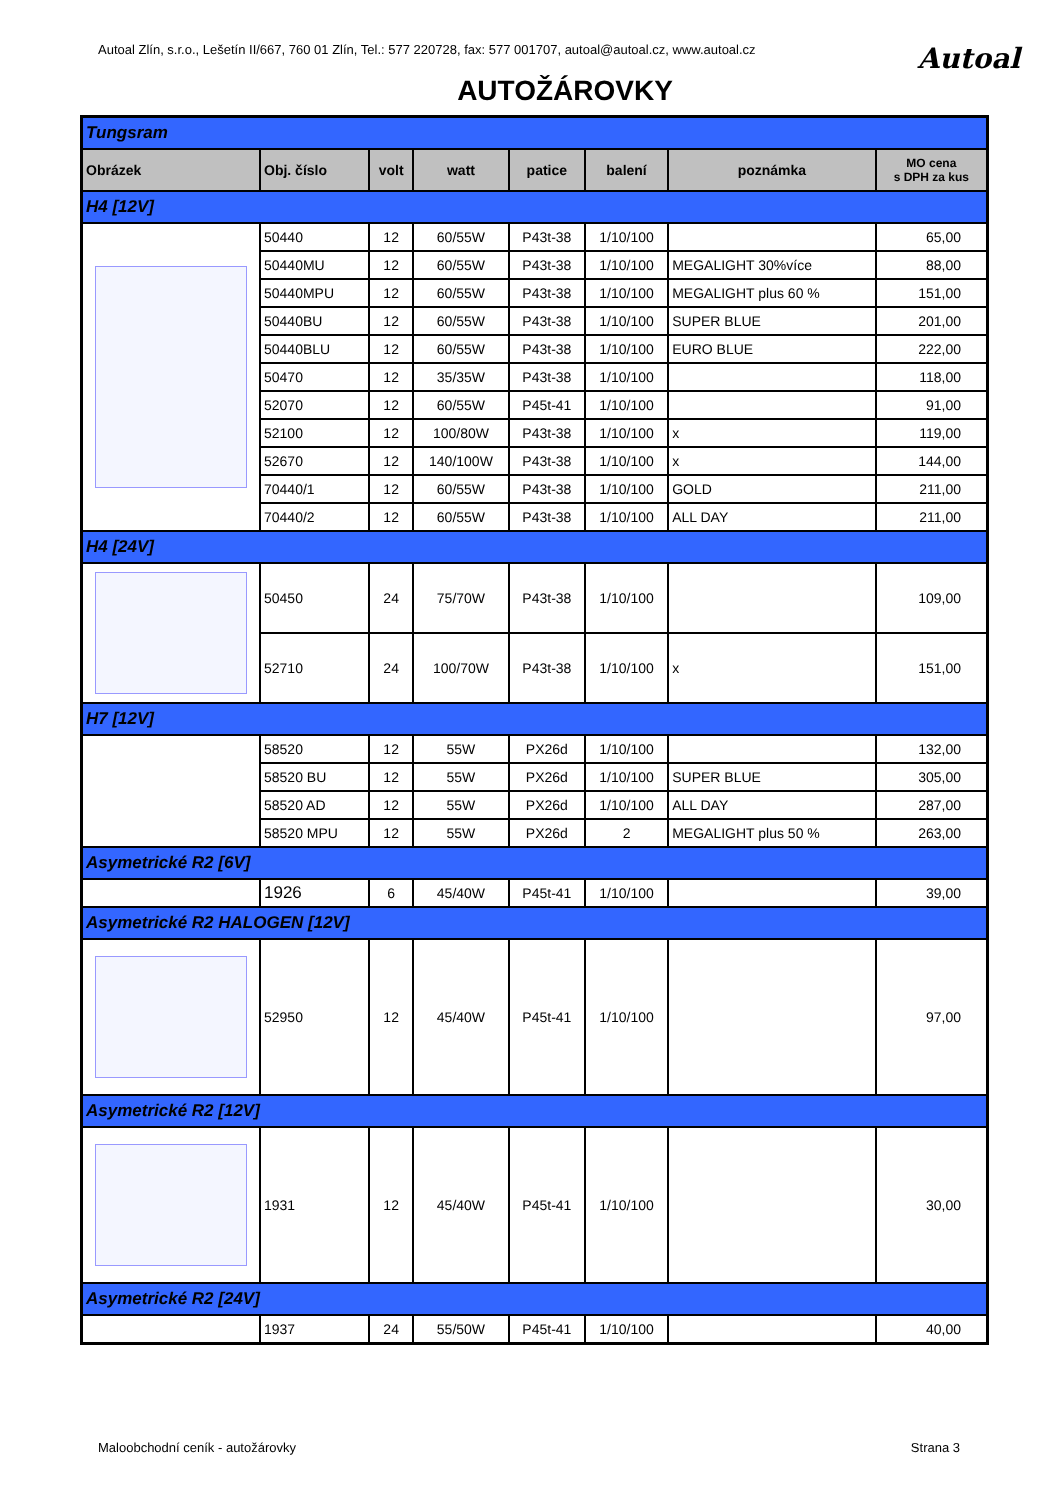Autoal Zlín, s.r.o., Lešetín II/667, 760 01 Zlín, Tel.: 577 220728, fax: 577 001707, autoal@autoal.cz, www.autoal.cz Autoal
AUTOŽÁROVKY
| Tungsram | | | | | | | |
| Obrázek | Obj. číslo | volt | watt | patice | balení | poznámka | MO cena s DPH za kus |
| H4 [12V] | | | | | | | |
| | 50440 | 12 | 60/55W | P43t-38 | 1/10/100 | | 65,00 |
| | 50440MU | 12 | 60/55W | P43t-38 | 1/10/100 | MEGALIGHT 30%více | 88,00 |
| | 50440MPU | 12 | 60/55W | P43t-38 | 1/10/100 | MEGALIGHT plus 60 % | 151,00 |
| | 50440BU | 12 | 60/55W | P43t-38 | 1/10/100 | SUPER BLUE | 201,00 |
| | 50440BLU | 12 | 60/55W | P43t-38 | 1/10/100 | EURO BLUE | 222,00 |
| | 50470 | 12 | 35/35W | P43t-38 | 1/10/100 | | 118,00 |
| | 52070 | 12 | 60/55W | P45t-41 | 1/10/100 | | 91,00 |
| | 52100 | 12 | 100/80W | P43t-38 | 1/10/100 | x | 119,00 |
| | 52670 | 12 | 140/100W | P43t-38 | 1/10/100 | x | 144,00 |
| | 70440/1 | 12 | 60/55W | P43t-38 | 1/10/100 | GOLD | 211,00 |
| | 70440/2 | 12 | 60/55W | P43t-38 | 1/10/100 | ALL DAY | 211,00 |
| H4 [24V] | | | | | | | |
| | 50450 | 24 | 75/70W | P43t-38 | 1/10/100 | | 109,00 |
| | 52710 | 24 | 100/70W | P43t-38 | 1/10/100 | x | 151,00 |
| H7 [12V] | | | | | | | |
| | 58520 | 12 | 55W | PX26d | 1/10/100 | | 132,00 |
| | 58520 BU | 12 | 55W | PX26d | 1/10/100 | SUPER BLUE | 305,00 |
| | 58520 AD | 12 | 55W | PX26d | 1/10/100 | ALL DAY | 287,00 |
| | 58520 MPU | 12 | 55W | PX26d | 2 | MEGALIGHT plus 50 % | 263,00 |
| Asymetrické R2 [6V] | | | | | | | |
| | 1926 | 6 | 45/40W | P45t-41 | 1/10/100 | | 39,00 |
| Asymetrické R2 HALOGEN [12V] | | | | | | | |
| | 52950 | 12 | 45/40W | P45t-41 | 1/10/100 | | 97,00 |
| Asymetrické R2 [12V] | | | | | | | |
| | 1931 | 12 | 45/40W | P45t-41 | 1/10/100 | | 30,00 |
| Asymetrické R2 [24V] | | | | | | | |
| | 1937 | 24 | 55/50W | P45t-41 | 1/10/100 | | 40,00 |
Maloobchodní ceník - autožárovky Strana 3